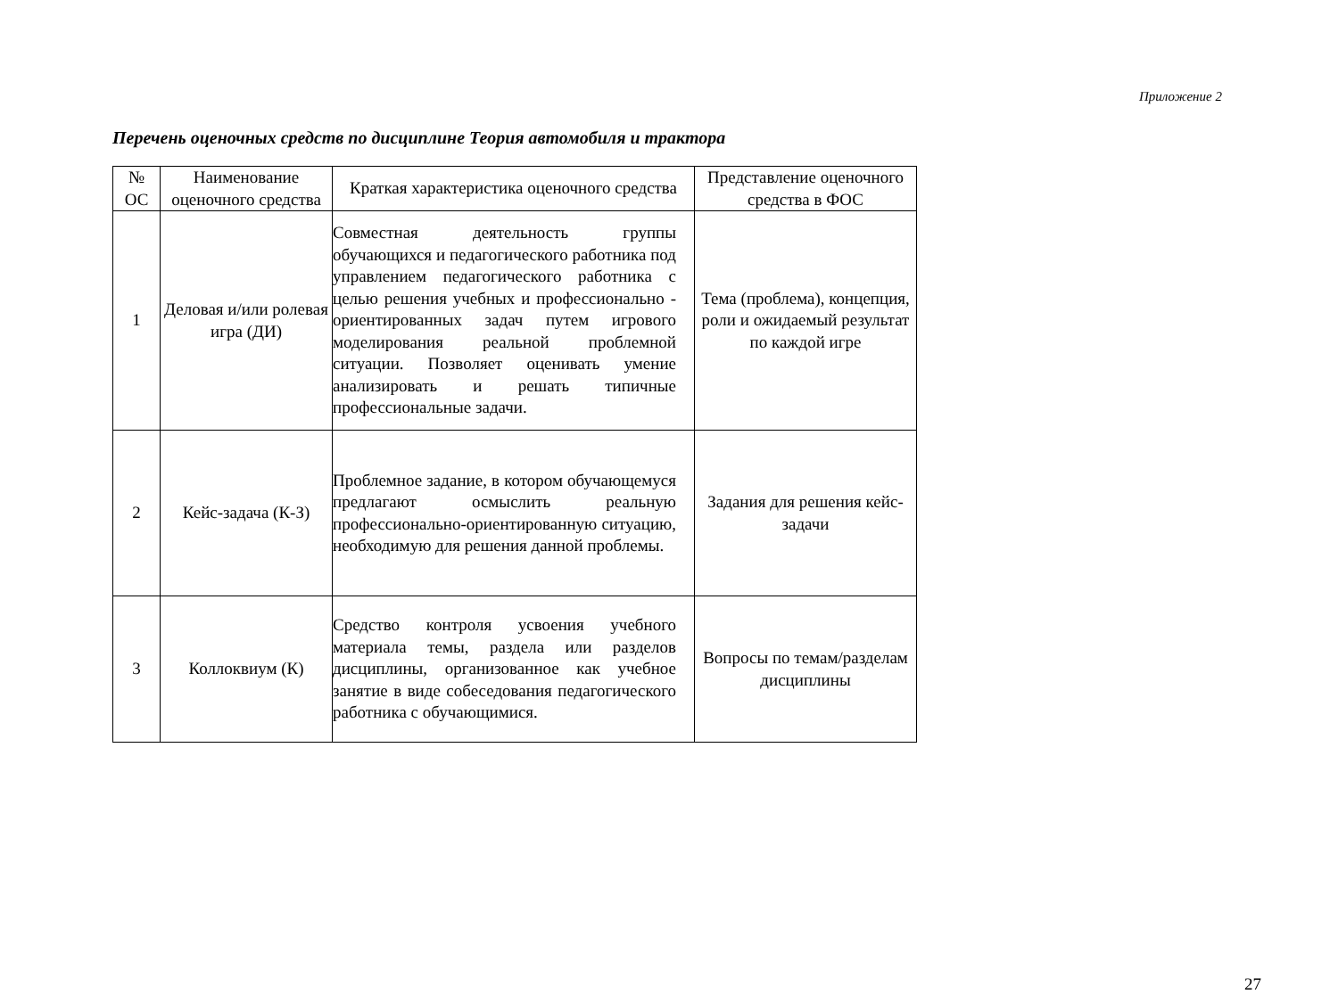Приложение 2
Перечень оценочных средств по дисциплине Теория автомобиля и трактора
| № ОС | Наименование оценочного средства | Краткая характеристика оценочного средства | Представление оценочного средства в ФОС |
| --- | --- | --- | --- |
| 1 | Деловая и/или ролевая игра (ДИ) | Совместная деятельность группы обучающихся и педагогического работника под управлением педагогического работника с целью решения учебных и профессионально - ориентированных задач путем игрового моделирования реальной проблемной ситуации. Позволяет оценивать умение анализировать и решать типичные профессиональные задачи. | Тема (проблема), концепция, роли и ожидаемый результат по каждой игре |
| 2 | Кейс-задача (К-З) | Проблемное задание, в котором обучающемуся предлагают осмыслить реальную профессионально-ориентированную ситуацию, необходимую для решения данной проблемы. | Задания для решения кейс-задачи |
| 3 | Коллоквиум (К) | Средство контроля усвоения учебного материала темы, раздела или разделов дисциплины, организованное как учебное занятие в виде собеседования педагогического работника с обучающимися. | Вопросы по темам/разделам дисциплины |
27